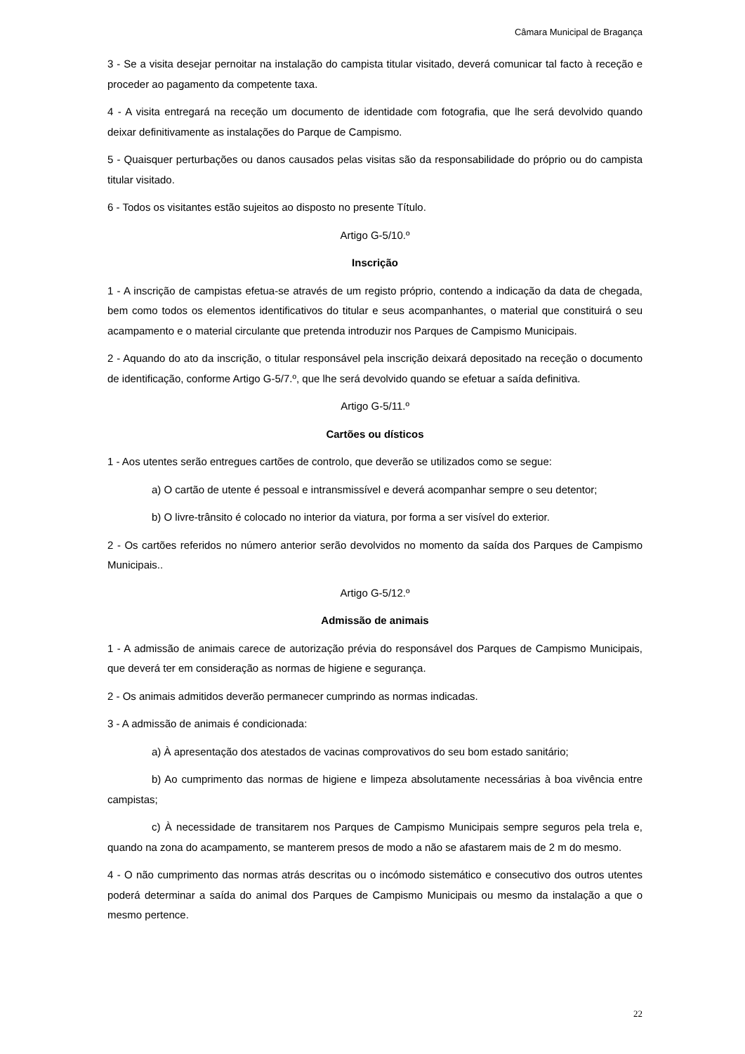Câmara Municipal de Bragança
3 - Se a visita desejar pernoitar na instalação do campista titular visitado, deverá comunicar tal facto à receção e proceder ao pagamento da competente taxa.
4 - A visita entregará na receção um documento de identidade com fotografia, que lhe será devolvido quando deixar definitivamente as instalações do Parque de Campismo.
5 - Quaisquer perturbações ou danos causados pelas visitas são da responsabilidade do próprio ou do campista titular visitado.
6 - Todos os visitantes estão sujeitos ao disposto no presente Título.
Artigo G-5/10.º
Inscrição
1 - A inscrição de campistas efetua-se através de um registo próprio, contendo a indicação da data de chegada, bem como todos os elementos identificativos do titular e seus acompanhantes, o material que constituirá o seu acampamento e o material circulante que pretenda introduzir nos Parques de Campismo Municipais.
2 - Aquando do ato da inscrição, o titular responsável pela inscrição deixará depositado na receção o documento de identificação, conforme Artigo G-5/7.º, que lhe será devolvido quando se efetuar a saída definitiva.
Artigo G-5/11.º
Cartões ou dísticos
1 - Aos utentes serão entregues cartões de controlo, que deverão se utilizados como se segue:
a) O cartão de utente é pessoal e intransmissível e deverá acompanhar sempre o seu detentor;
b) O livre-trânsito é colocado no interior da viatura, por forma a ser visível do exterior.
2 - Os cartões referidos no número anterior serão devolvidos no momento da saída dos Parques de Campismo Municipais..
Artigo G-5/12.º
Admissão de animais
1 - A admissão de animais carece de autorização prévia do responsável dos Parques de Campismo Municipais, que deverá ter em consideração as normas de higiene e segurança.
2 - Os animais admitidos deverão permanecer cumprindo as normas indicadas.
3 - A admissão de animais é condicionada:
a) À apresentação dos atestados de vacinas comprovativos do seu bom estado sanitário;
b) Ao cumprimento das normas de higiene e limpeza absolutamente necessárias à boa vivência entre campistas;
c) À necessidade de transitarem nos Parques de Campismo Municipais sempre seguros pela trela e, quando na zona do acampamento, se manterem presos de modo a não se afastarem mais de 2 m do mesmo.
4 - O não cumprimento das normas atrás descritas ou o incómodo sistemático e consecutivo dos outros utentes poderá determinar a saída do animal dos Parques de Campismo Municipais ou mesmo da instalação a que o mesmo pertence.
22